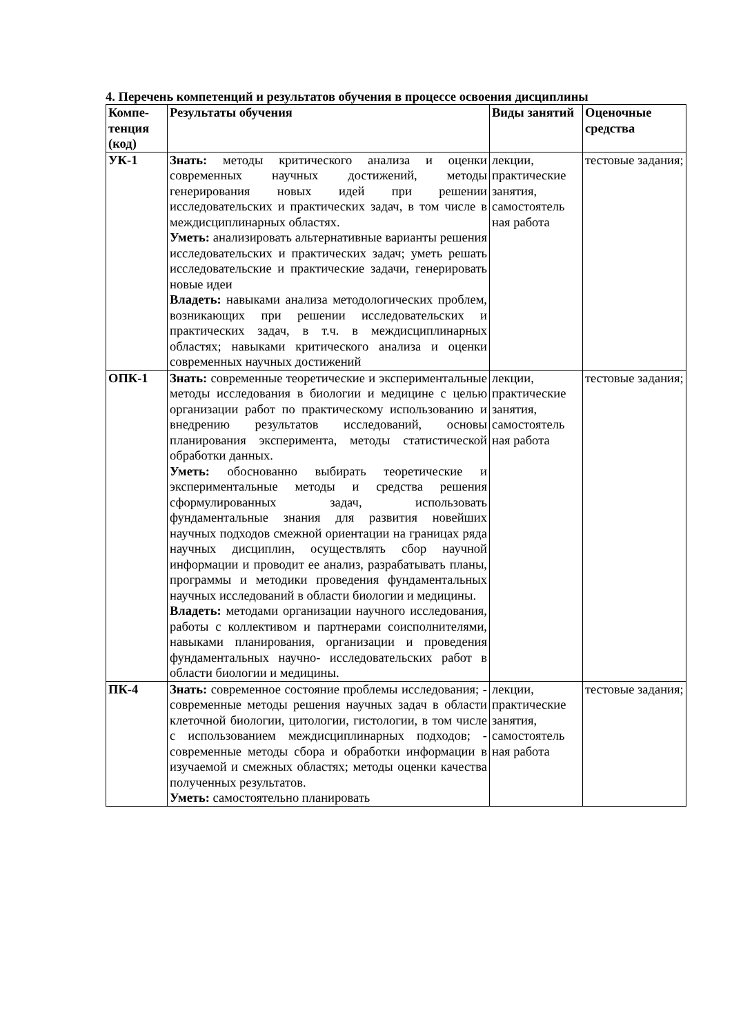4. Перечень компетенций и результатов обучения в процессе освоения дисциплины
| Компе- тенция (код) | Результаты обучения | Виды занятий | Оценочные средства |
| --- | --- | --- | --- |
| УК-1 | Знать: методы критического анализа и оценки современных научных достижений, методы генерирования новых идей при решении исследовательских и практических задач, в том числе в междисциплинарных областях. Уметь: анализировать альтернативные варианты решения исследовательских и практических задач; уметь решать исследовательские и практические задачи, генерировать новые идеи Владеть: навыками анализа методологических проблем, возникающих при решении исследовательских и практических задач, в т.ч. в междисциплинарных областях; навыками критического анализа и оценки современных научных достижений | лекции, практические занятия, самостоятель ная работа | тестовые задания; |
| ОПК-1 | Знать: современные теоретические и экспериментальные методы исследования в биологии и медицине с целью организации работ по практическому использованию и внедрению результатов исследований, основы планирования эксперимента, методы статистической обработки данных. Уметь: обоснованно выбирать теоретические и экспериментальные методы и средства решения сформулированных задач, использовать фундаментальные знания для развития новейших научных подходов смежной ориентации на границах ряда научных дисциплин, осуществлять сбор научной информации и проводит ее анализ, разрабатывать планы, программы и методики проведения фундаментальных научных исследований в области биологии и медицины. Владеть: методами организации научного исследования, работы с коллективом и партнерами соисполнителями, навыками планирования, организации и проведения фундаментальных научно- исследовательских работ в области биологии и медицины. | лекции, практические занятия, самостоятель ная работа | тестовые задания; |
| ПК-4 | Знать: современное состояние проблемы исследования; - современные методы решения научных задач в области клеточной биологии, цитологии, гистологии, в том числе с использованием междисциплинарных подходов; - современные методы сбора и обработки информации в изучаемой и смежных областях; методы оценки качества полученных результатов. Уметь: самостоятельно планировать | лекции, практические занятия, самостоятель ная работа | тестовые задания; |